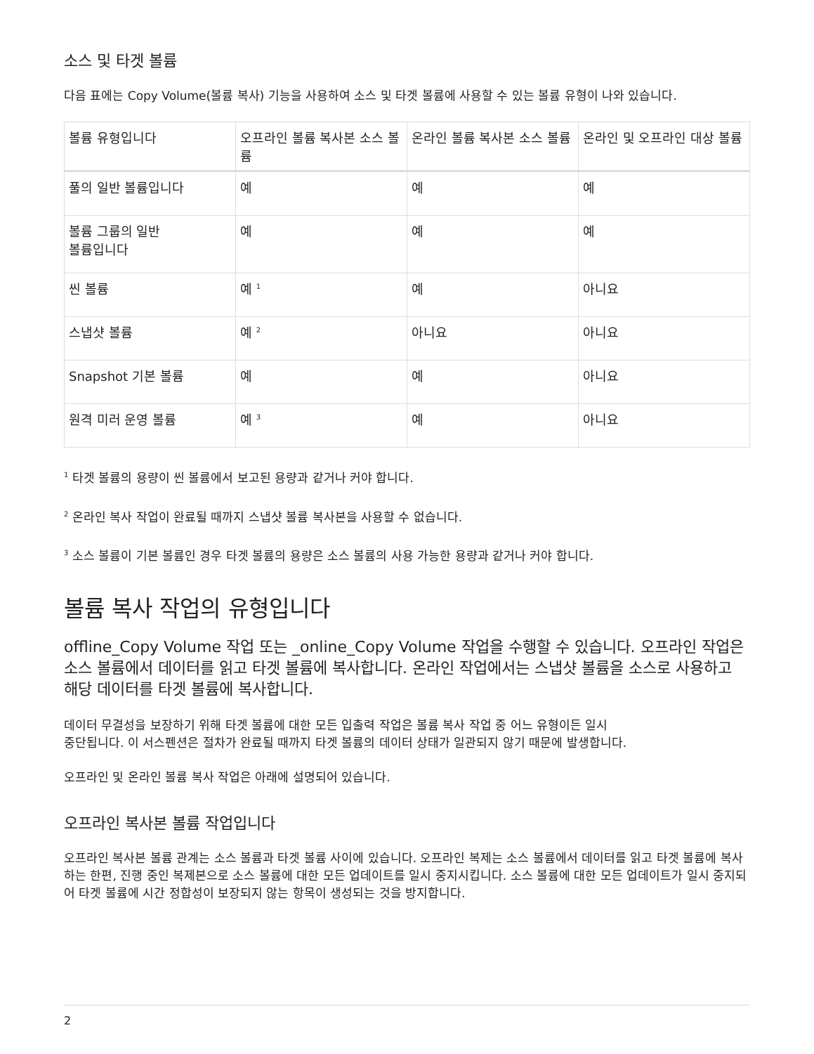소스 및 타겟 볼륨
다음 표에는 Copy Volume(볼륨 복사) 기능을 사용하여 소스 및 타겟 볼륨에 사용할 수 있는 볼륨 유형이 나와 있습니다.
| 볼륨 유형입니다 | 오프라인 볼륨 복사본 소스 볼륨 | 온라인 볼륨 복사본 소스 볼륨 | 온라인 및 오프라인 대상 볼륨 |
| --- | --- | --- | --- |
| 풀의 일반 볼륨입니다 | 예 | 예 | 예 |
| 볼륨 그룹의 일반 볼륨입니다 | 예 | 예 | 예 |
| 씬 볼륨 | 예 <sup>1</sup> | 예 | 아니요 |
| 스냅샷 볼륨 | 예 <sup>2</sup> | 아니요 | 아니요 |
| Snapshot 기본 볼륨 | 예 | 예 | 아니요 |
| 원격 미러 운영 볼륨 | 예 <sup>3</sup> | 예 | 아니요 |
<sup>1</sup> 타겟 볼륨의 용량이 씬 볼륨에서 보고된 용량과 같거나 커야 합니다.
<sup>2</sup> 온라인 복사 작업이 완료될 때까지 스냅샷 볼륨 복사본을 사용할 수 없습니다.
<sup>3</sup> 소스 볼륨이 기본 볼륨인 경우 타겟 볼륨의 용량은 소스 볼륨의 사용 가능한 용량과 같거나 커야 합니다.
볼륨 복사 작업의 유형입니다
offline_Copy Volume 작업 또는 _online_Copy Volume 작업을 수행할 수 있습니다. 오프라인 작업은 소스 볼륨에서 데이터를 읽고 타겟 볼륨에 복사합니다. 온라인 작업에서는 스냅샷 볼륨을 소스로 사용하고 해당 데이터를 타겟 볼륨에 복사합니다.
데이터 무결성을 보장하기 위해 타겟 볼륨에 대한 모든 입출력 작업은 볼륨 복사 작업 중 어느 유형이든 일시
중단됩니다. 이 서스펜션은 절차가 완료될 때까지 타겟 볼륨의 데이터 상태가 일관되지 않기 때문에 발생합니다.
오프라인 및 온라인 볼륨 복사 작업은 아래에 설명되어 있습니다.
오프라인 복사본 볼륨 작업입니다
오프라인 복사본 볼륨 관계는 소스 볼륨과 타겟 볼륨 사이에 있습니다. 오프라인 복제는 소스 볼륨에서 데이터를 읽고 타겟 볼륨에 복사하는 한편, 진행 중인 복제본으로 소스 볼륨에 대한 모든 업데이트를 일시 중지시킵니다. 소스 볼륨에 대한 모든 업데이트가 일시 중지되어 타겟 볼륨에 시간 정합성이 보장되지 않는 항목이 생성되는 것을 방지합니다.
2